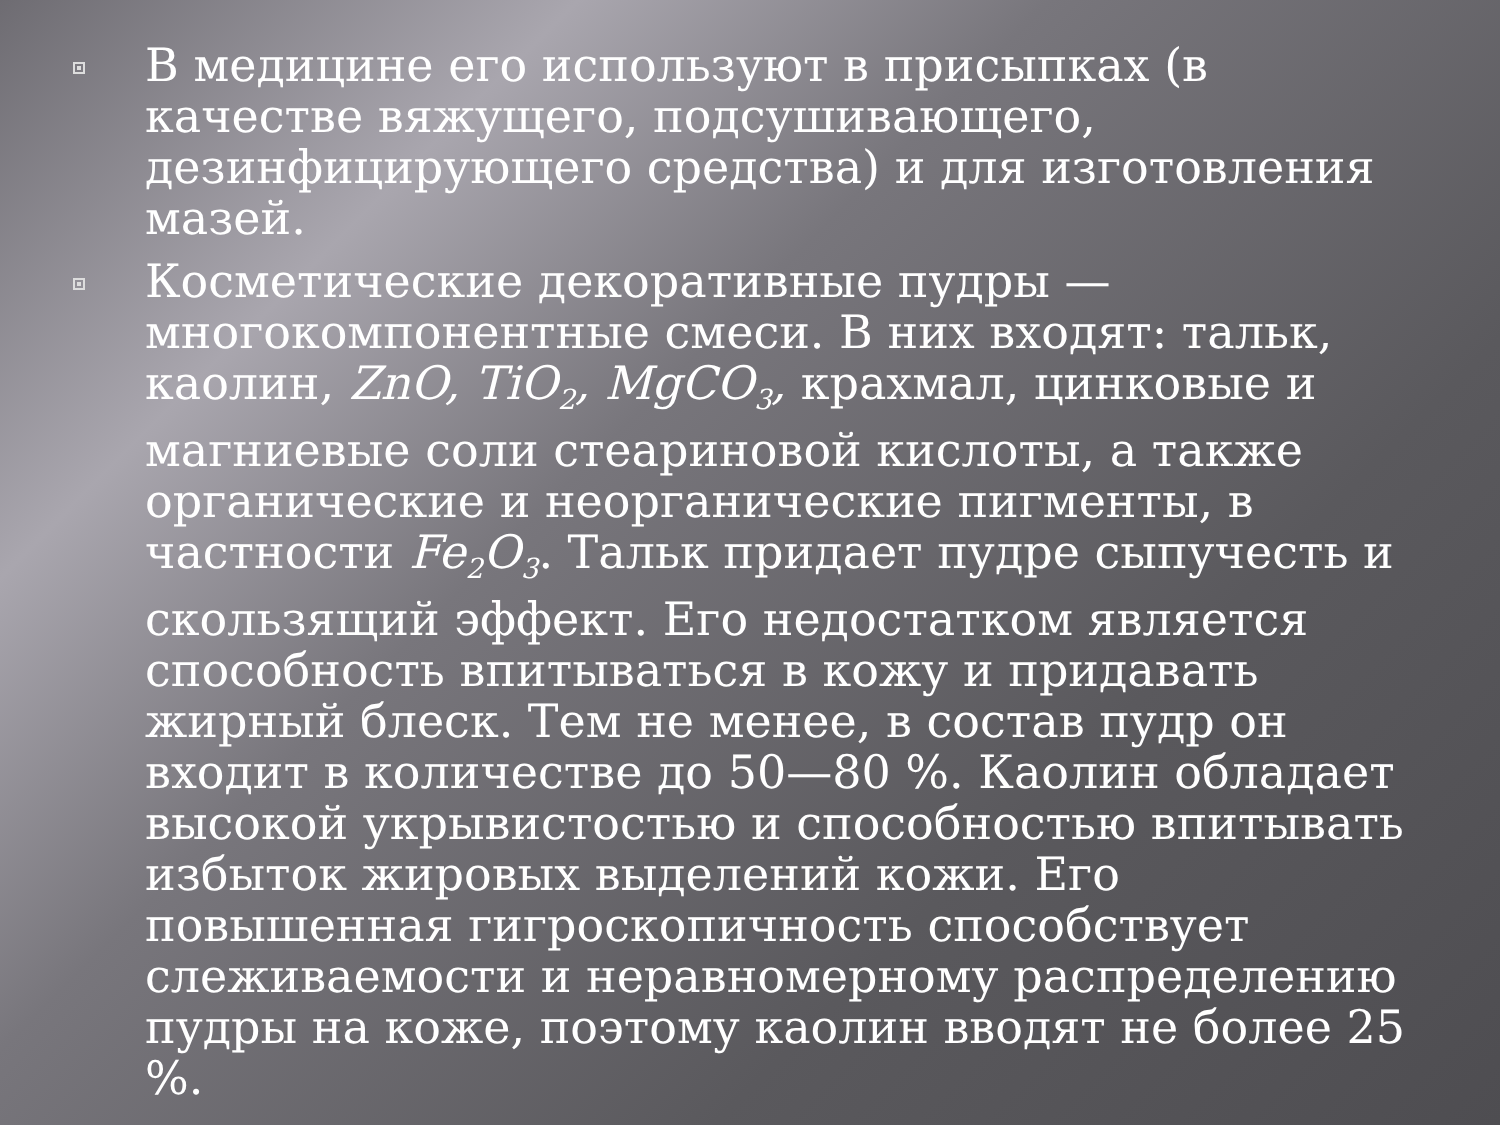В медицине его используют в присыпках (в качестве вяжущего, подсушивающего, дезинфицирующего средства) и для изготовления мазей.
Косметические декоративные пудры — многокомпонентные смеси. В них входят: тальк, каолин, ZnO, TiO<sub>2</sub>, MgCO<sub>3</sub>, крахмал, цинковые и магниевые соли стеариновой кислоты, а также органические и неорганические пигменты, в частности Fe<sub>2</sub>O<sub>3</sub>. Тальк придает пудре сыпучесть и скользящий эффект. Его недостатком является способность впитываться в кожу и придавать жирный блеск. Тем не менее, в состав пудр он входит в количестве до 50—80 %. Каолин обладает высокой укрывистостью и способностью впитывать избыток жировых выделений кожи. Его повышенная гигроскопичность способствует слеживаемости и неравномерному распределению пудры на коже, поэтому каолин вводят не более 25 %.